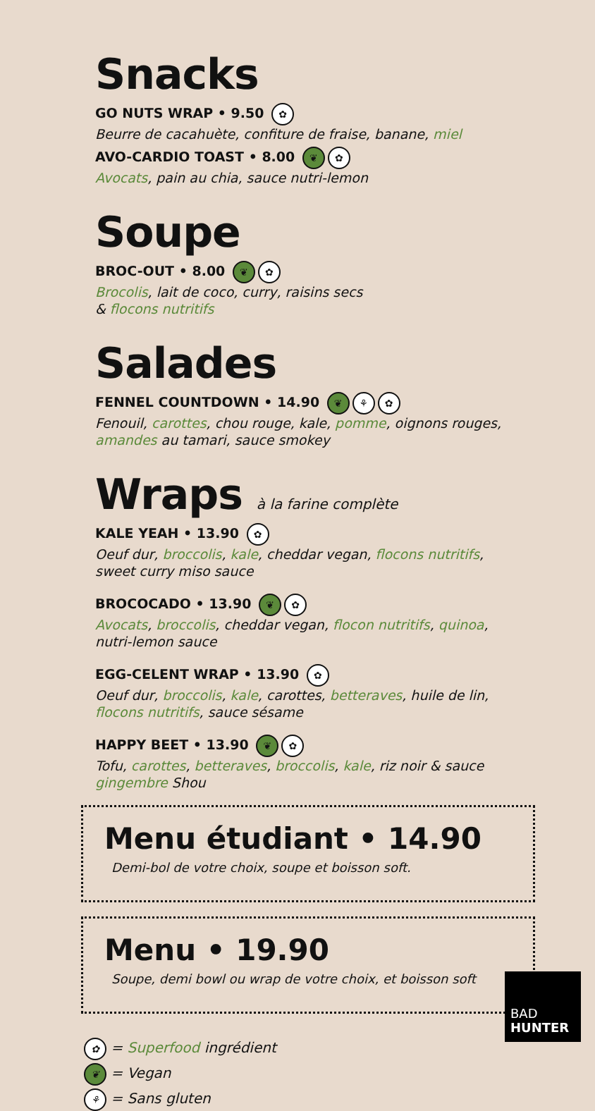Snacks
GO NUTS WRAP • 9.50 ✿
Beurre de cacahuète, confiture de fraise, banane, miel
AVO-CARDIO TOAST • 8.00 ❦ ✿
Avocats, pain au chia, sauce nutri-lemon
Soupe
BROC-OUT • 8.00 ❦ ✿
Brocolis, lait de coco, curry, raisins secs
& flocons nutritifs
Salades
FENNEL COUNTDOWN • 14.90 ❦ ⚘ ✿
Fenouil, carottes, chou rouge, kale, pomme, oignons rouges, amandes au tamari, sauce smokey
Wraps à la farine complète
KALE YEAH • 13.90 ✿
Oeuf dur, broccolis, kale, cheddar vegan, flocons nutritifs, sweet curry miso sauce
BROCOCADO • 13.90 ❦ ✿
Avocats, broccolis, cheddar vegan, flocon nutritifs, quinoa, nutri-lemon sauce
EGG-CELENT WRAP • 13.90 ✿
Oeuf dur, broccolis, kale, carottes, betteraves, huile de lin, flocons nutritifs, sauce sésame
HAPPY BEET • 13.90 ❦ ✿
Tofu, carottes, betteraves, broccolis, kale, riz noir & sauce gingembre Shou
Menu étudiant • 14.90
Demi-bol de votre choix, soupe et boisson soft.
Menu • 19.90
Soupe, demi bowl ou wrap de votre choix, et boisson soft
✿ = Superfood ingrédient
❦ = Vegan
⚘ = Sans gluten
BAD
HUNTER